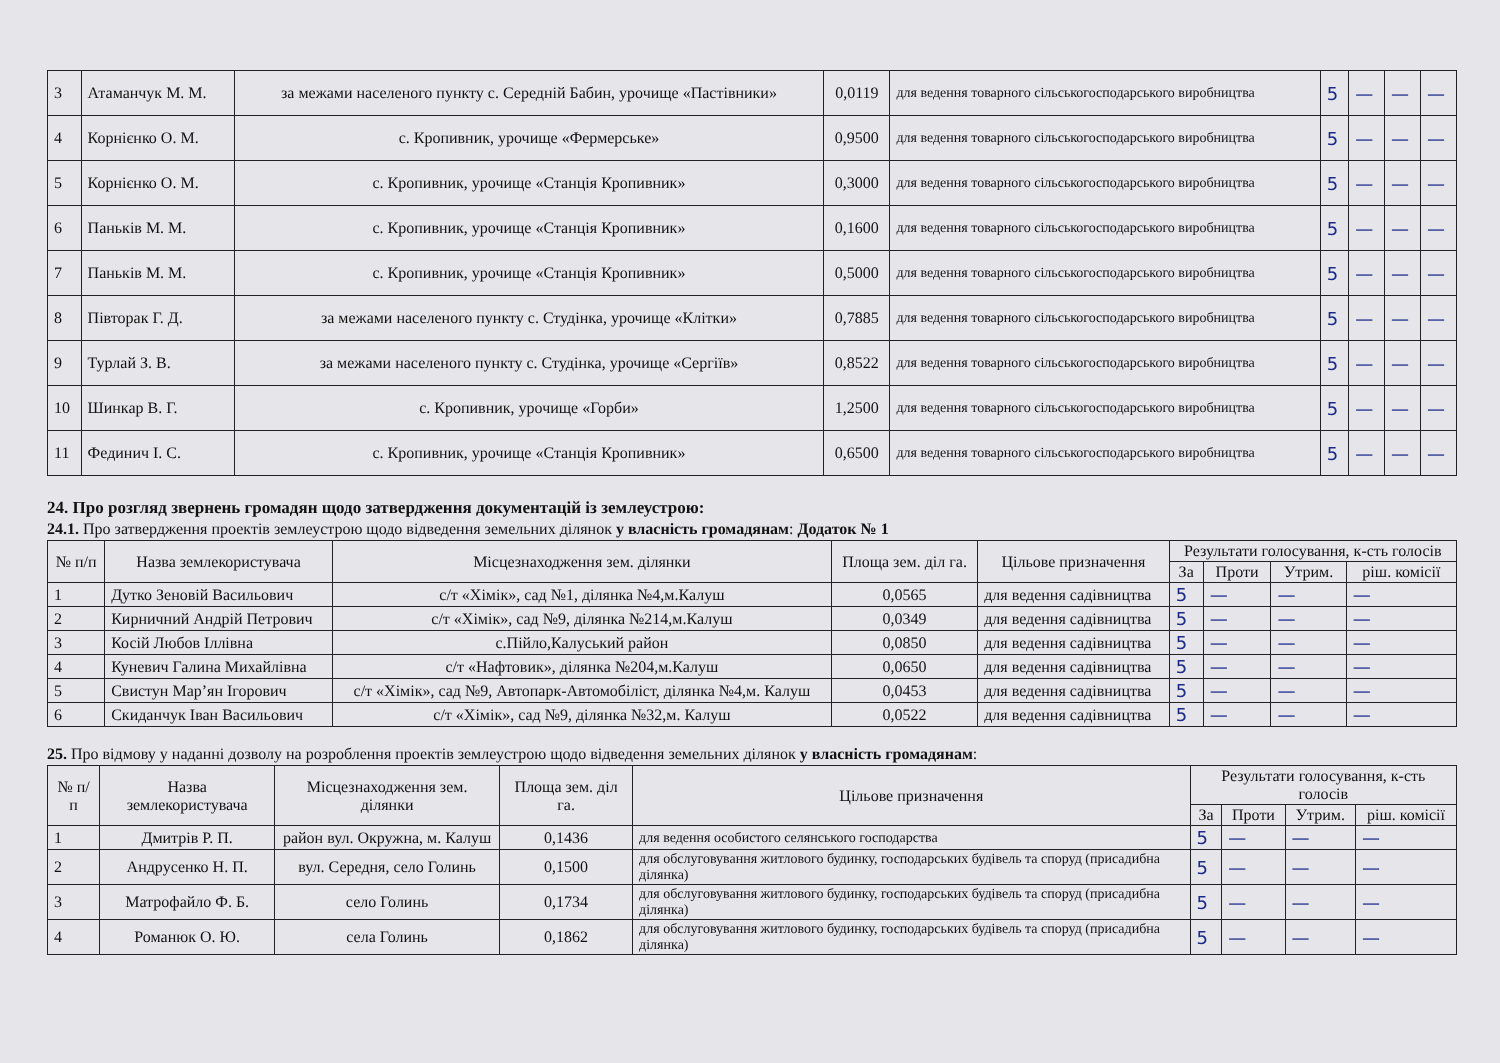| 3 | Атаманчук М. М. | за межами населеного пункту с. Середній Бабин, урочище «Пастівники» | 0,0119 | для ведення товарного сільськогосподарського виробництва | 5 | — | — | — |
| 4 | Корнієнко О. М. | с. Кропивник, урочище «Фермерське» | 0,9500 | для ведення товарного сільськогосподарського виробництва | 5 | — | — | — |
| 5 | Корнієнко О. М. | с. Кропивник, урочище «Станція Кропивник» | 0,3000 | для ведення товарного сільськогосподарського виробництва | 5 | — | — | — |
| 6 | Паньків М. М. | с. Кропивник, урочище «Станція Кропивник» | 0,1600 | для ведення товарного сільськогосподарського виробництва | 5 | — | — | — |
| 7 | Паньків М. М. | с. Кропивник, урочище «Станція Кропивник» | 0,5000 | для ведення товарного сільськогосподарського виробництва | 5 | — | — | — |
| 8 | Півторак Г. Д. | за межами населеного пункту с. Студінка, урочище «Клітки» | 0,7885 | для ведення товарного сільськогосподарського виробництва | 5 | — | — | — |
| 9 | Турлай З. В. | за межами населеного пункту с. Студінка, урочище «Сергіїв» | 0,8522 | для ведення товарного сільськогосподарського виробництва | 5 | — | — | — |
| 10 | Шинкар В. Г. | с. Кропивник, урочище «Горби» | 1,2500 | для ведення товарного сільськогосподарського виробництва | 5 | — | — | — |
| 11 | Фединич І. С. | с. Кропивник, урочище «Станція Кропивник» | 0,6500 | для ведення товарного сільськогосподарського виробництва | 5 | — | — | — |
24. Про розгляд звернень громадян щодо затвердження документацій із землеустрою:
24.1. Про затвердження проектів землеустрою щодо відведення земельних ділянок у власність громадянам: Додаток № 1
| № п/п | Назва землекористувача | Місцезнаходження зем. ділянки | Площа зем. діл га. | Цільове призначення | Результати голосування, к-сть голосів | | | |
| --- | --- | --- | --- | --- | --- | --- | --- | --- |
| | | | | | За | Проти | Утрим. | ріш. комісії |
| 1 | Дутко Зеновій Васильович | с/т «Хімік», сад №1, ділянка №4,м.Калуш | 0,0565 | для ведення садівництва | 5 | — | — | — |
| 2 | Кирничний Андрій Петрович | с/т «Хімік», сад №9, ділянка №214,м.Калуш | 0,0349 | для ведення садівництва | 5 | — | — | — |
| 3 | Косій Любов Іллівна | с.Пійло,Калуський район | 0,0850 | для ведення садівництва | 5 | — | — | — |
| 4 | Куневич Галина Михайлівна | с/т «Нафтовик», ділянка №204,м.Калуш | 0,0650 | для ведення садівництва | 5 | — | — | — |
| 5 | Свистун Мар’ян Ігорович | с/т «Хімік», сад №9, Автопарк-Автомобіліст, ділянка №4,м. Калуш | 0,0453 | для ведення садівництва | 5 | — | — | — |
| 6 | Скиданчук Іван Васильович | с/т «Хімік», сад №9, ділянка №32,м. Калуш | 0,0522 | для ведення садівництва | 5 | — | — | — |
25. Про відмову у наданні дозволу на розроблення проектів землеустрою щодо відведення земельних ділянок у власність громадянам:
| № п/п | Назва землекористувача | Місцезнаходження зем. ділянки | Площа зем. діл га. | Цільове призначення | Результати голосування, к-сть голосів | | | |
| --- | --- | --- | --- | --- | --- | --- | --- | --- |
| | | | | | За | Проти | Утрим. | ріш. комісії |
| 1 | Дмитрів Р. П. | район вул. Окружна, м. Калуш | 0,1436 | для ведення особистого селянського господарства | 5 | — | — | — |
| 2 | Андрусенко Н. П. | вул. Середня, село Голинь | 0,1500 | для обслуговування житлового будинку, господарських будівель та споруд (присадибна ділянка) | 5 | — | — | — |
| 3 | Матрофайло Ф. Б. | село Голинь | 0,1734 | для обслуговування житлового будинку, господарських будівель та споруд (присадибна ділянка) | 5 | — | — | — |
| 4 | Романюк О. Ю. | села Голинь | 0,1862 | для обслуговування житлового будинку, господарських будівель та споруд (присадибна ділянка) | 5 | — | — | — |